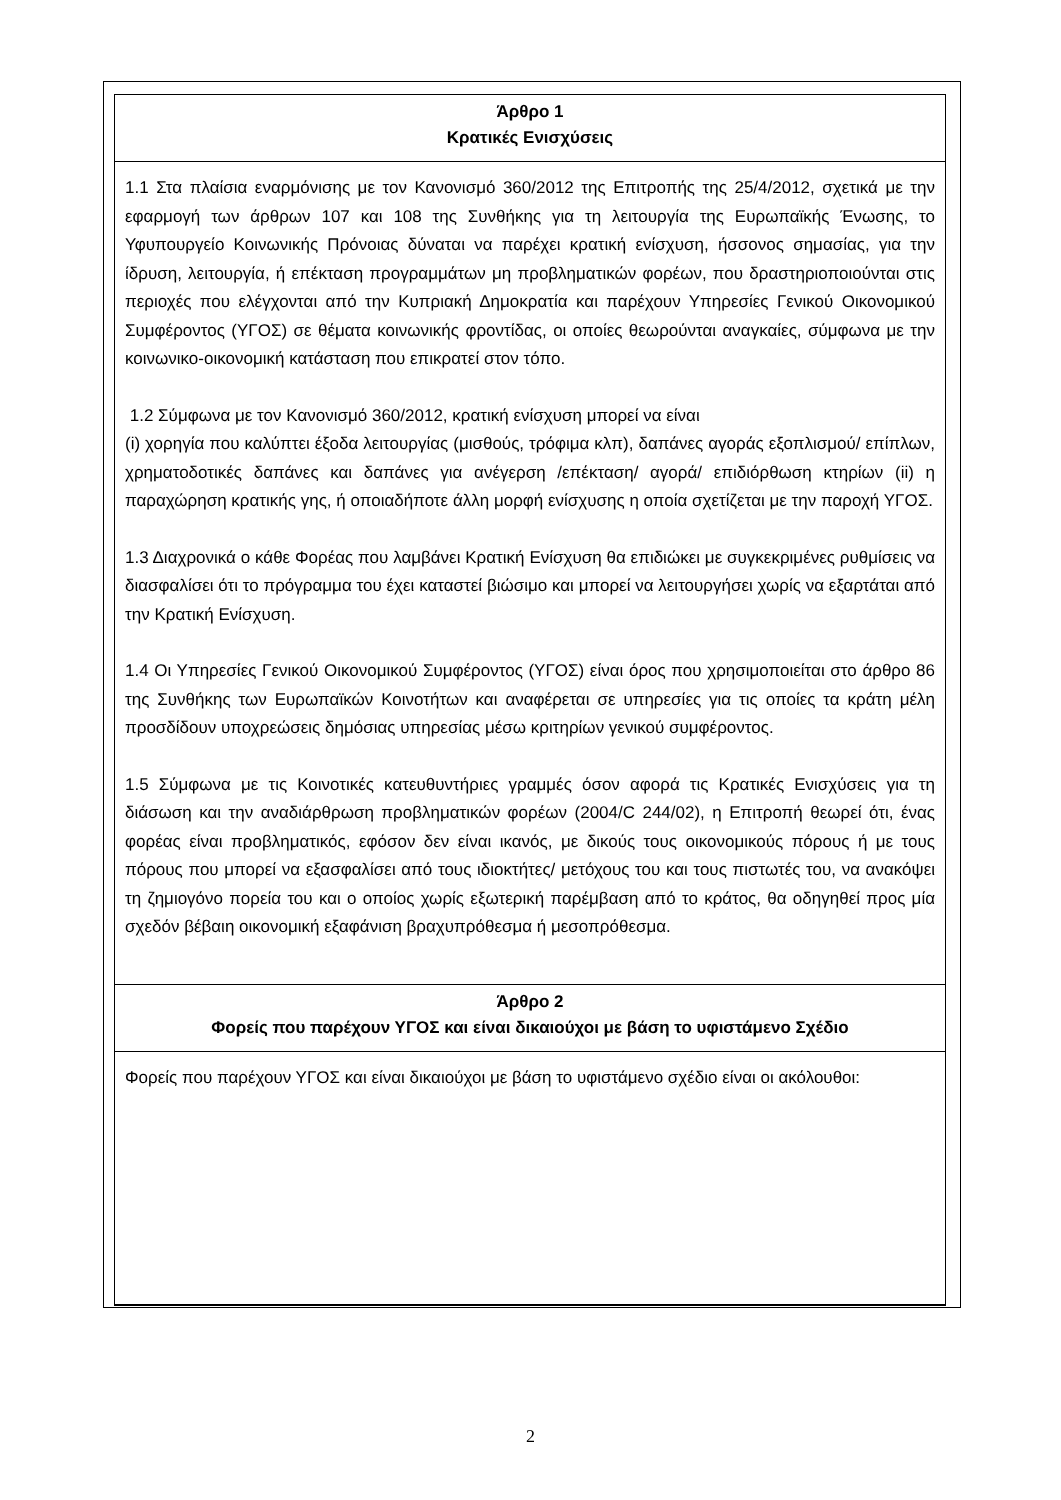Άρθρο 1
Κρατικές Ενισχύσεις
1.1 Στα πλαίσια εναρμόνισης με τον Κανονισμό 360/2012 της Επιτροπής της 25/4/2012, σχετικά με την εφαρμογή των άρθρων 107 και 108 της Συνθήκης για τη λειτουργία της Ευρωπαϊκής Ένωσης, το Υφυπουργείο Κοινωνικής Πρόνοιας δύναται να παρέχει κρατική ενίσχυση, ήσσονος σημασίας, για την ίδρυση, λειτουργία, ή επέκταση προγραμμάτων μη προβληματικών φορέων, που δραστηριοποιούνται στις περιοχές που ελέγχονται από την Κυπριακή Δημοκρατία και παρέχουν Υπηρεσίες Γενικού Οικονομικού Συμφέροντος (ΥΓΟΣ) σε θέματα κοινωνικής φροντίδας, οι οποίες θεωρούνται αναγκαίες, σύμφωνα με την κοινωνικο-οικονομική κατάσταση που επικρατεί στον τόπο.
1.2 Σύμφωνα με τον Κανονισμό 360/2012, κρατική ενίσχυση μπορεί να είναι
(i) χορηγία που καλύπτει έξοδα λειτουργίας (μισθούς, τρόφιμα κλπ), δαπάνες αγοράς εξοπλισμού/ επίπλων, χρηματοδοτικές δαπάνες και δαπάνες για ανέγερση /επέκταση/ αγορά/ επιδιόρθωση κτηρίων (ii) η παραχώρηση κρατικής γης, ή οποιαδήποτε άλλη μορφή ενίσχυσης η οποία σχετίζεται με την παροχή ΥΓΟΣ.
1.3 Διαχρονικά ο κάθε Φορέας που λαμβάνει Κρατική Ενίσχυση θα επιδιώκει με συγκεκριμένες ρυθμίσεις να διασφαλίσει ότι το πρόγραμμα του έχει καταστεί βιώσιμο και μπορεί να λειτουργήσει χωρίς να εξαρτάται από την Κρατική Ενίσχυση.
1.4 Οι Υπηρεσίες Γενικού Οικονομικού Συμφέροντος (ΥΓΟΣ) είναι όρος που χρησιμοποιείται στο άρθρο 86 της Συνθήκης των Ευρωπαϊκών Κοινοτήτων και αναφέρεται σε υπηρεσίες για τις οποίες τα κράτη μέλη προσδίδουν υποχρεώσεις δημόσιας υπηρεσίας μέσω κριτηρίων γενικού συμφέροντος.
1.5 Σύμφωνα με τις Κοινοτικές κατευθυντήριες γραμμές όσον αφορά τις Κρατικές Ενισχύσεις για τη διάσωση και την αναδιάρθρωση προβληματικών φορέων (2004/C 244/02), η Επιτροπή θεωρεί ότι, ένας φορέας είναι προβληματικός, εφόσον δεν είναι ικανός, με δικούς τους οικονομικούς πόρους ή με τους πόρους που μπορεί να εξασφαλίσει από τους ιδιοκτήτες/ μετόχους του και τους πιστωτές του, να ανακόψει τη ζημιογόνο πορεία του και ο οποίος χωρίς εξωτερική παρέμβαση από το κράτος, θα οδηγηθεί προς μία σχεδόν βέβαιη οικονομική εξαφάνιση βραχυπρόθεσμα ή μεσοπρόθεσμα.
Άρθρο 2
Φορείς που παρέχουν ΥΓΟΣ και είναι δικαιούχοι με βάση το υφιστάμενο Σχέδιο
Φορείς που παρέχουν ΥΓΟΣ και είναι δικαιούχοι με βάση το υφιστάμενο σχέδιο είναι οι ακόλουθοι:
2